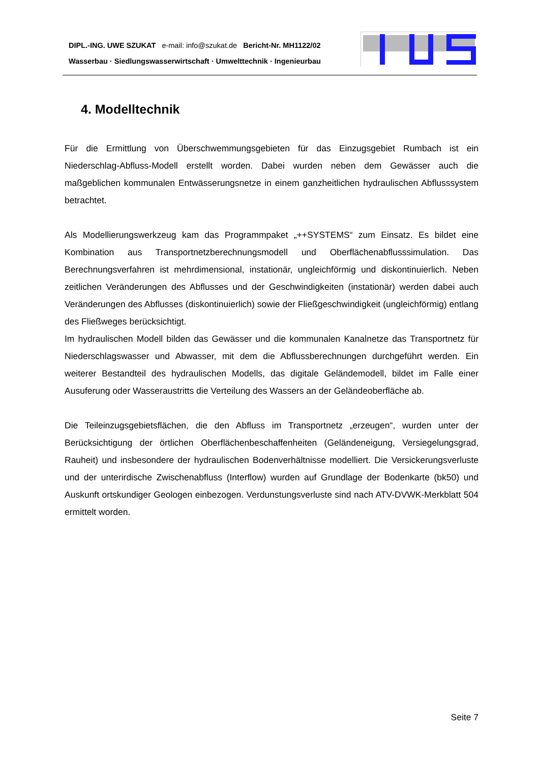DIPL.-ING. UWE SZUKAT e-mail: info@szukat.de Bericht-Nr. MH1122/02
Wasserbau · Siedlungswasserwirtschaft · Umwelttechnik · Ingenieurbau
4. Modelltechnik
Für die Ermittlung von Überschwemmungsgebieten für das Einzugsgebiet Rumbach ist ein Niederschlag-Abfluss-Modell erstellt worden. Dabei wurden neben dem Gewässer auch die maßgeblichen kommunalen Entwässerungsnetze in einem ganzheitlichen hydraulischen Abflusssystem betrachtet.
Als Modellierungswerkzeug kam das Programmpaket „++SYSTEMS“ zum Einsatz. Es bildet eine Kombination aus Transportnetzberechnungsmodell und Oberflächenabflusssimulation. Das Berechnungsverfahren ist mehrdimensional, instationär, ungleichförmig und diskontinuierlich. Neben zeitlichen Veränderungen des Abflusses und der Geschwindigkeiten (instationär) werden dabei auch Veränderungen des Abflusses (diskontinuierlich) sowie der Fließgeschwindigkeit (ungleichförmig) entlang des Fließweges berücksichtigt.
Im hydraulischen Modell bilden das Gewässer und die kommunalen Kanalnetze das Transportnetz für Niederschlagswasser und Abwasser, mit dem die Abflussberechnungen durchgeführt werden. Ein weiterer Bestandteil des hydraulischen Modells, das digitale Geländemodell, bildet im Falle einer Ausuferung oder Wasseraustritts die Verteilung des Wassers an der Geländeoberfläche ab.
Die Teileinzugsgebietsflächen, die den Abfluss im Transportnetz „erzeugen“, wurden unter der Berücksichtigung der örtlichen Oberflächenbeschaffenheiten (Geländeneigung, Versiegelungsgrad, Rauheit) und insbesondere der hydraulischen Bodenverhältnisse modelliert. Die Versickerungsverluste und der unterirdische Zwischenabfluss (Interflow) wurden auf Grundlage der Bodenkarte (bk50) und Auskunft ortskundiger Geologen einbezogen. Verdunstungsverluste sind nach ATV-DVWK-Merkblatt 504 ermittelt worden.
Seite 7